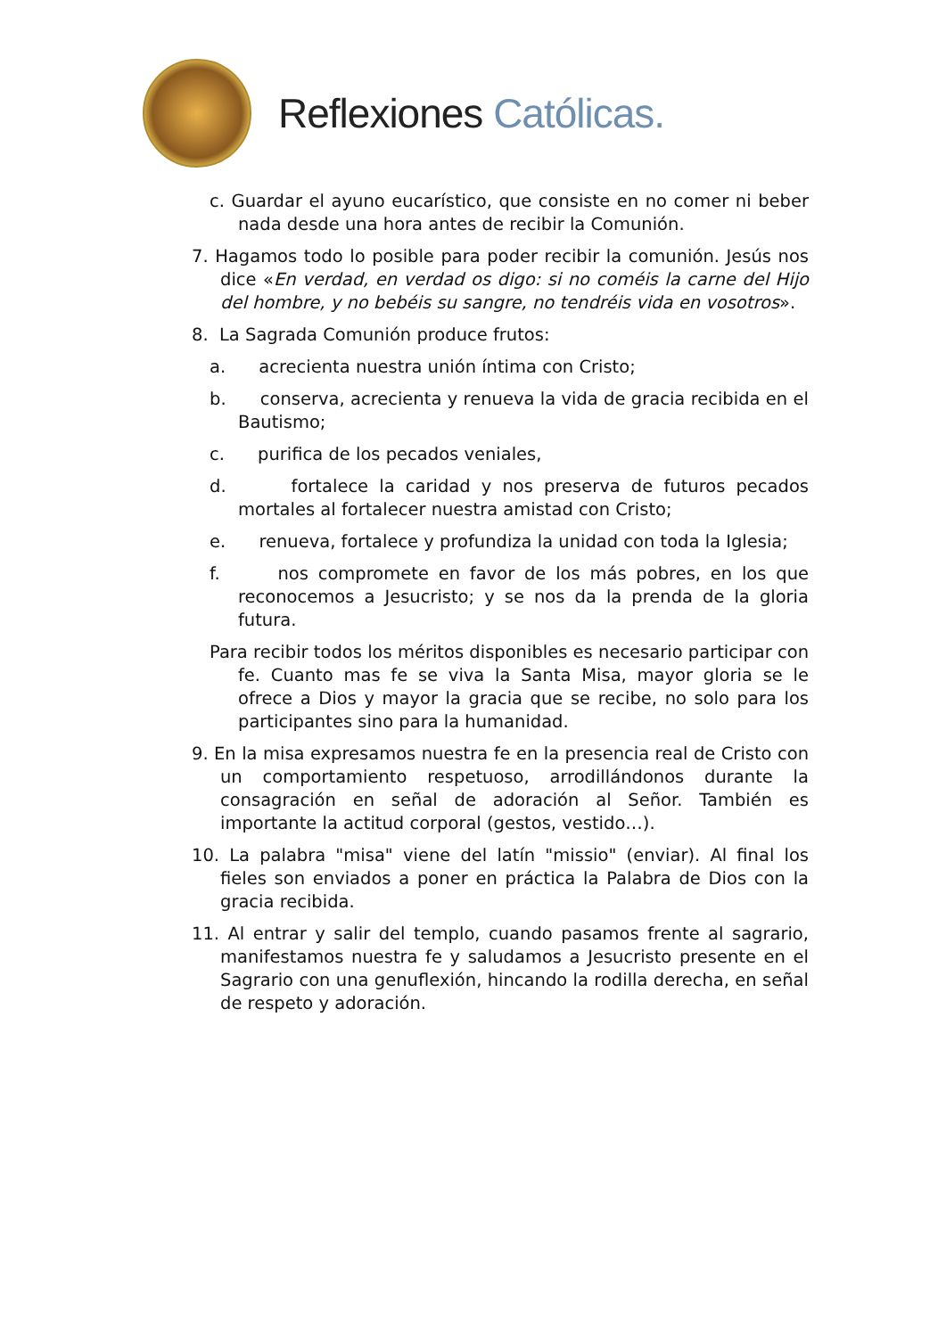Reflexiones Católicas.
c. Guardar el ayuno eucarístico, que consiste en no comer ni beber nada desde una hora antes de recibir la Comunión.
7. Hagamos todo lo posible para poder recibir la comunión. Jesús nos dice «En verdad, en verdad os digo: si no coméis la carne del Hijo del hombre, y no bebéis su sangre, no tendréis vida en vosotros».
8. La Sagrada Comunión produce frutos:
a. acrecienta nuestra unión íntima con Cristo;
b. conserva, acrecienta y renueva la vida de gracia recibida en el Bautismo;
c. purifica de los pecados veniales,
d. fortalece la caridad y nos preserva de futuros pecados mortales al fortalecer nuestra amistad con Cristo;
e. renueva, fortalece y profundiza la unidad con toda la Iglesia;
f. nos compromete en favor de los más pobres, en los que reconocemos a Jesucristo; y se nos da la prenda de la gloria futura.
Para recibir todos los méritos disponibles es necesario participar con fe. Cuanto mas fe se viva la Santa Misa, mayor gloria se le ofrece a Dios y mayor la gracia que se recibe, no solo para los participantes sino para la humanidad.
9. En la misa expresamos nuestra fe en la presencia real de Cristo con un comportamiento respetuoso, arrodillándonos durante la consagración en señal de adoración al Señor. También es importante la actitud corporal (gestos, vestido…).
10. La palabra "misa" viene del latín "missio" (enviar). Al final los fieles son enviados a poner en práctica la Palabra de Dios con la gracia recibida.
11. Al entrar y salir del templo, cuando pasamos frente al sagrario, manifestamos nuestra fe y saludamos a Jesucristo presente en el Sagrario con una genuflexión, hincando la rodilla derecha, en señal de respeto y adoración.